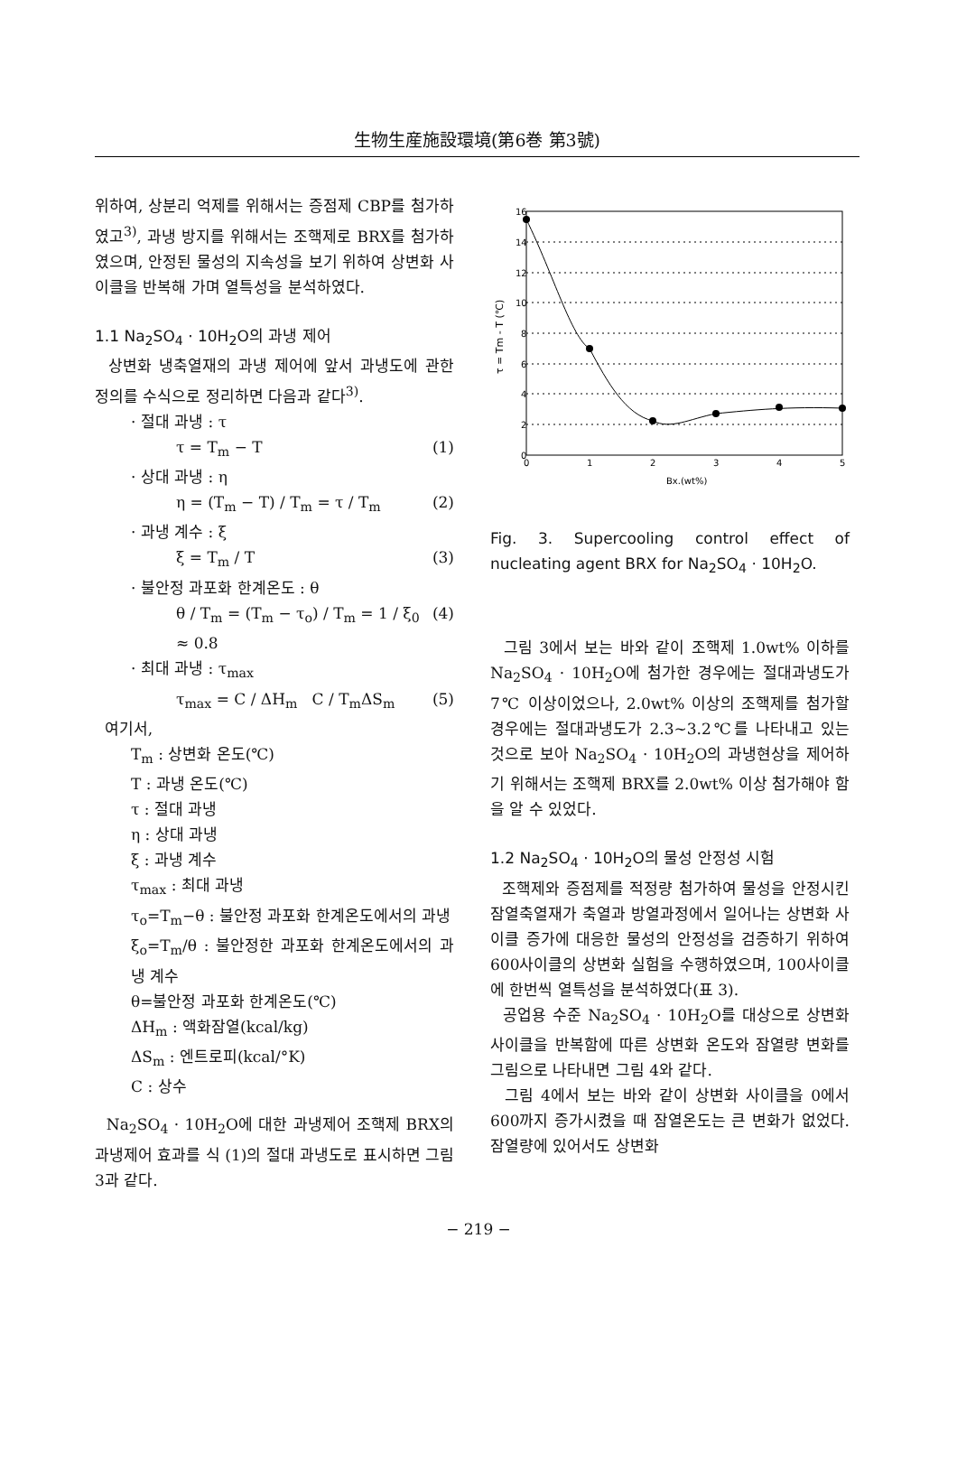生物生産施設環境(第6巻 第3號)
위하여, 상분리 억제를 위해서는 증점제 CBP를 첨가하였고<sup>3)</sup>, 과냉 방지를 위해서는 조핵제로 BRX를 첨가하였으며, 안정된 물성의 지속성을 보기 위하여 상변화 사이클을 반복해 가며 열특성을 분석하였다.
1.1 Na<sub>2</sub>SO<sub>4</sub> · 10H<sub>2</sub>O의 과냉 제어
상변화 냉축열재의 과냉 제어에 앞서 과냉도에 관한 정의를 수식으로 정리하면 다음과 같다<sup>3)</sup>.
· 절대 과냉 : τ
τ = T<sub>m</sub> − T (1)
· 상대 과냉 : η
η = (T<sub>m</sub> − T) / T<sub>m</sub> = τ / T<sub>m</sub> (2)
· 과냉 계수 : ξ
ξ = T<sub>m</sub> / T (3)
· 불안정 과포화 한계온도 : θ
θ / T<sub>m</sub> = (T<sub>m</sub> − τ<sub>o</sub>) / T<sub>m</sub> = 1 / ξ<sub>0</sub> ≈ 0.8 (4)
· 최대 과냉 : τ<sub>max</sub>
τ<sub>max</sub> = C / ΔH<sub>m</sub> C / T<sub>m</sub>ΔS<sub>m</sub> (5)
여기서,
T<sub>m</sub> : 상변화 온도(℃)
T : 과냉 온도(℃)
τ : 절대 과냉
η : 상대 과냉
ξ : 과냉 계수
τ<sub>max</sub> : 최대 과냉
τ<sub>o</sub>=T<sub>m</sub>−θ : 불안정 과포화 한계온도에서의 과냉
ξ<sub>o</sub>=T<sub>m</sub>/θ : 불안정한 과포화 한계온도에서의 과냉 계수
θ=불안정 과포화 한계온도(℃)
ΔH<sub>m</sub> : 액화잠열(kcal/kg)
ΔS<sub>m</sub> : 엔트로피(kcal/°K)
C : 상수
Na<sub>2</sub>SO<sub>4</sub> · 10H<sub>2</sub>O에 대한 과냉제어 조핵제 BRX의 과냉제어 효과를 식 (1)의 절대 과냉도로 표시하면 그림 3과 같다.
16
14
12
10
8
6
4
2
0
0
1
2
3
4
5
Bx.(wt%)
τ = Tm - T (℃)
Fig. 3. Supercooling control effect of nucleating agent BRX for Na<sub>2</sub>SO<sub>4</sub> · 10H<sub>2</sub>O.
그림 3에서 보는 바와 같이 조핵제 1.0wt% 이하를 Na<sub>2</sub>SO<sub>4</sub> · 10H<sub>2</sub>O에 첨가한 경우에는 절대과냉도가 7℃ 이상이었으나, 2.0wt% 이상의 조핵제를 첨가할 경우에는 절대과냉도가 2.3~3.2℃를 나타내고 있는 것으로 보아 Na<sub>2</sub>SO<sub>4</sub> · 10H<sub>2</sub>O의 과냉현상을 제어하기 위해서는 조핵제 BRX를 2.0wt% 이상 첨가해야 함을 알 수 있었다.
1.2 Na<sub>2</sub>SO<sub>4</sub> · 10H<sub>2</sub>O의 물성 안정성 시험
조핵제와 증점제를 적정량 첨가하여 물성을 안정시킨 잠열축열재가 축열과 방열과정에서 일어나는 상변화 사이클 증가에 대응한 물성의 안정성을 검증하기 위하여 600사이클의 상변화 실험을 수행하였으며, 100사이클에 한번씩 열특성을 분석하였다(표 3).
공업용 수준 Na<sub>2</sub>SO<sub>4</sub> · 10H<sub>2</sub>O를 대상으로 상변화 사이클을 반복함에 따른 상변화 온도와 잠열량 변화를 그림으로 나타내면 그림 4와 같다.
그림 4에서 보는 바와 같이 상변화 사이클을 0에서 600까지 증가시켰을 때 잠열온도는 큰 변화가 없었다. 잠열량에 있어서도 상변화
− 219 −